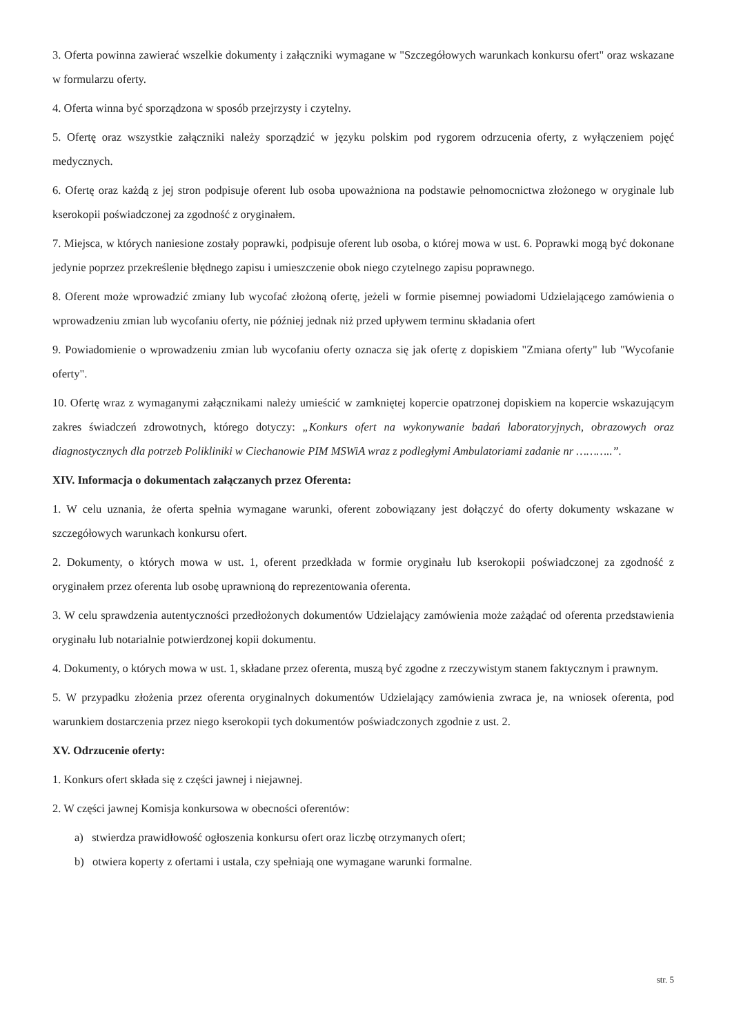3. Oferta powinna zawierać wszelkie dokumenty i załączniki wymagane w "Szczegółowych warunkach konkursu ofert" oraz wskazane w formularzu oferty.
4. Oferta winna być sporządzona w sposób przejrzysty i czytelny.
5. Ofertę oraz wszystkie załączniki należy sporządzić w języku polskim pod rygorem odrzucenia oferty, z wyłączeniem pojęć medycznych.
6. Ofertę oraz każdą z jej stron podpisuje oferent lub osoba upoważniona na podstawie pełnomocnictwa złożonego w oryginale lub kserokopii poświadczonej za zgodność z oryginałem.
7. Miejsca, w których naniesione zostały poprawki, podpisuje oferent lub osoba, o której mowa w ust. 6. Poprawki mogą być dokonane jedynie poprzez przekreślenie błędnego zapisu i umieszczenie obok niego czytelnego zapisu poprawnego.
8. Oferent może wprowadzić zmiany lub wycofać złożoną ofertę, jeżeli w formie pisemnej powiadomi Udzielającego zamówienia o wprowadzeniu zmian lub wycofaniu oferty, nie później jednak niż przed upływem terminu składania ofert
9. Powiadomienie o wprowadzeniu zmian lub wycofaniu oferty oznacza się jak ofertę z dopiskiem "Zmiana oferty" lub "Wycofanie oferty".
10. Ofertę wraz z wymaganymi załącznikami należy umieścić w zamkniętej kopercie opatrzonej dopiskiem na kopercie wskazującym zakres świadczeń zdrowotnych, którego dotyczy: „Konkurs ofert na wykonywanie badań laboratoryjnych, obrazowych oraz diagnostycznych dla potrzeb Polikliniki w Ciechanowie PIM MSWiA wraz z podległymi Ambulatoriami zadanie nr ………..”.
XIV. Informacja o dokumentach załączanych przez Oferenta:
1. W celu uznania, że oferta spełnia wymagane warunki, oferent zobowiązany jest dołączyć do oferty dokumenty wskazane w szczegółowych warunkach konkursu ofert.
2. Dokumenty, o których mowa w ust. 1, oferent przedkłada w formie oryginału lub kserokopii poświadczonej za zgodność z oryginałem przez oferenta lub osobę uprawnioną do reprezentowania oferenta.
3. W celu sprawdzenia autentyczności przedłożonych dokumentów Udzielający zamówienia może zażądać od oferenta przedstawienia oryginału lub notarialnie potwierdzonej kopii dokumentu.
4. Dokumenty, o których mowa w ust. 1, składane przez oferenta, muszą być zgodne z rzeczywistym stanem faktycznym i prawnym.
5. W przypadku złożenia przez oferenta oryginalnych dokumentów Udzielający zamówienia zwraca je, na wniosek oferenta, pod warunkiem dostarczenia przez niego kserokopii tych dokumentów poświadczonych zgodnie z ust. 2.
XV. Odrzucenie oferty:
1. Konkurs ofert składa się z części jawnej i niejawnej.
2. W części jawnej Komisja konkursowa w obecności oferentów:
a) stwierdza prawidłowość ogłoszenia konkursu ofert oraz liczbę otrzymanych ofert;
b) otwiera koperty z ofertami i ustala, czy spełniają one wymagane warunki formalne.
str. 5